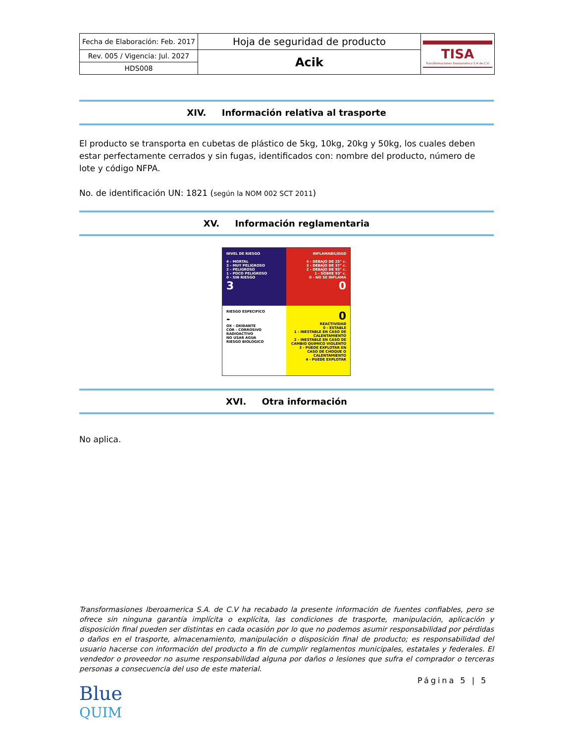| Fecha de Elaboración: Feb. 2017 | Hoja de seguridad de producto | TISA Transformaciones Iberoamérica S.A de C.V. |
| Rev. 005 / Vigencia: Jul. 2027 | Acik | |
| HDS008 | | |
XIV. Información relativa al trasporte
El producto se transporta en cubetas de plástico de 5kg, 10kg, 20kg y 50kg, los cuales deben estar perfectamente cerrados y sin fugas, identificados con: nombre del producto, número de lote y código NFPA.
No. de identificación UN: 1821 (según la NOM 002 SCT 2011)
XV. Información reglamentaria
NIVEL DE RIESGO
4 - MORTAL
3 - MUY PELIGROSO
2 - PELIGROSO
1 - POCO PELIGROSO
0 - SIN RIESGO
3
INFLAMABILIDAD
4 - DEBAJO DE 25° c.
3 - DEBAJO DE 37° c.
2 - DEBAJO DE 93° c.
1 - SOBRE 93° c.
0 - NO SE INFLAMA
0
RIESGO ESPECIFICO
-
OX - OXIDANTE
COR - CORROSIVO
RADIOACTIVO
NO USAR AGUA
RIESGO BIOLOGICO
0
REACTIVIDAD
0 - ESTABLE
1 - INESTABLE EN CASO DE CALENTAMIENTO
2 - INESTABLE EN CASO DE CAMBIO QUIMICO VIOLENTO
3 - PUEDE EXPLOTAR EN CASO DE CHOQUE O CALENTAMIENTO
4 - PUEDE EXPLOTAR
XVI. Otra información
No aplica.
Transformasiones Iberoamerica S.A. de C.V ha recabado la presente información de fuentes confiables, pero se ofrece sin ninguna garantía implícita o explícita, las condiciones de trasporte, manipulación, aplicación y disposición final pueden ser distintas en cada ocasión por lo que no podemos asumir responsabilidad por pérdidas o daños en el trasporte, almacenamiento, manipulación o disposición final de producto; es responsabilidad del usuario hacerse con información del producto a fin de cumplir reglamentos municipales, estatales y federales. El vendedor o proveedor no asume responsabilidad alguna por daños o lesiones que sufra el comprador o terceras personas a consecuencia del uso de este material.
Blue
QUIM
Página 5 | 5